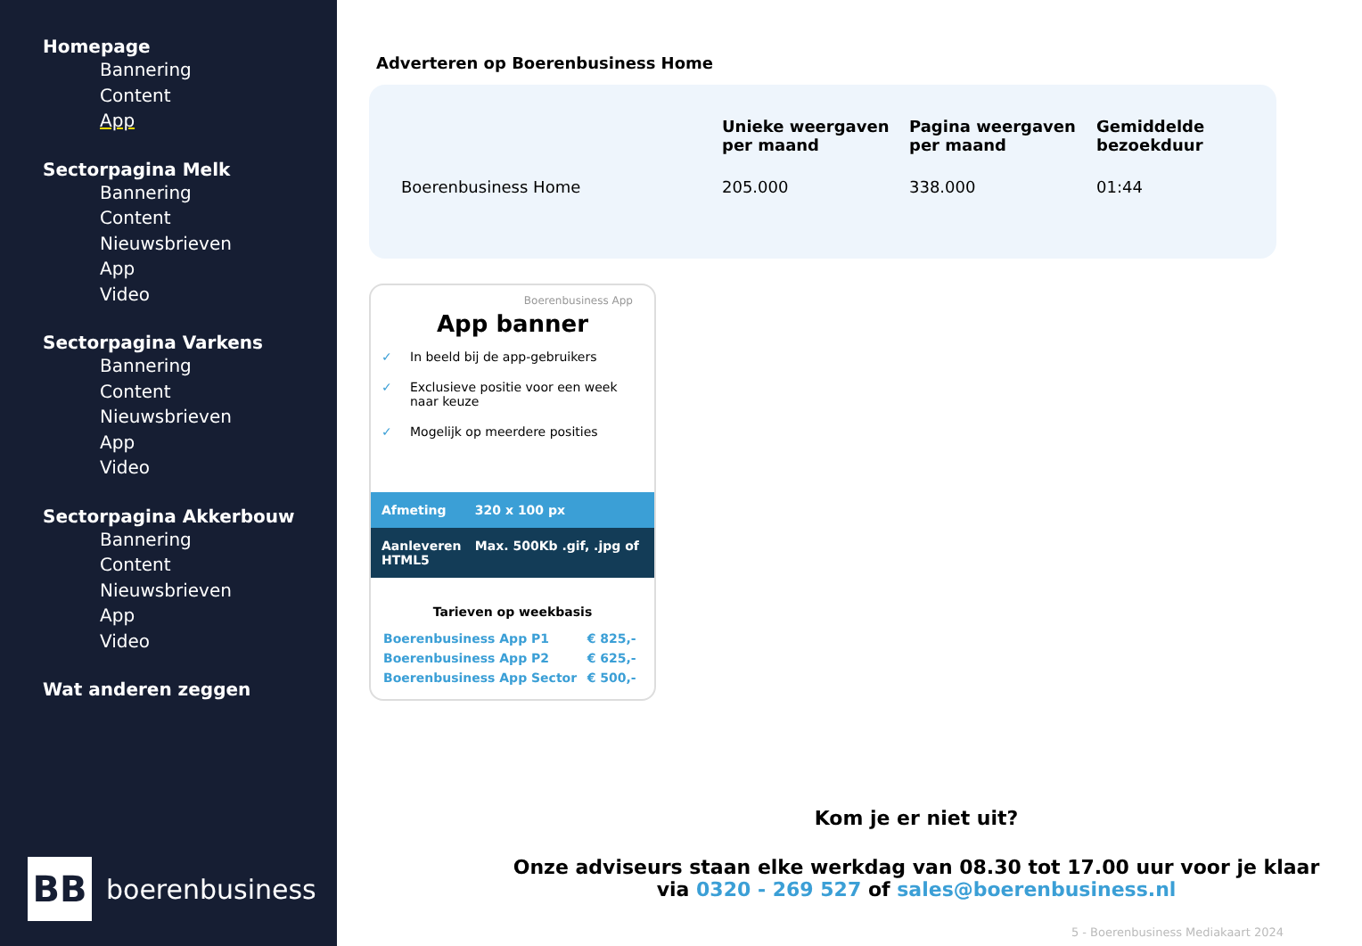Homepage
Bannering
Content
App
Sectorpagina Melk
Bannering
Content
Nieuwsbrieven
App
Video
Sectorpagina Varkens
Bannering
Content
Nieuwsbrieven
App
Video
Sectorpagina Akkerbouw
Bannering
Content
Nieuwsbrieven
App
Video
Wat anderen zeggen
BB
boerenbusiness
Adverteren op Boerenbusiness Home
| | Unieke weergaven per maand | Pagina weergaven per maand | Gemiddelde bezoekduur |
| --- | --- | --- | --- |
| Boerenbusiness Home | 205.000 | 338.000 | 01:44 |
Boerenbusiness App
App banner
✓ In beeld bij de app-gebruikers
✓ Exclusieve positie voor een week naar keuze
✓ Mogelijk op meerdere posities
Afmeting 320 x 100 px
Aanleveren Max. 500Kb .gif, .jpg of HTML5
Tarieven op weekbasis
| Boerenbusiness App P1 | € 825,- |
| Boerenbusiness App P2 | € 625,- |
| Boerenbusiness App Sector | € 500,- |
Kom je er niet uit?
Onze adviseurs staan elke werkdag van 08.30 tot 17.00 uur voor je klaar
via 0320 - 269 527 of sales@boerenbusiness.nl
5 - Boerenbusiness Mediakaart 2024